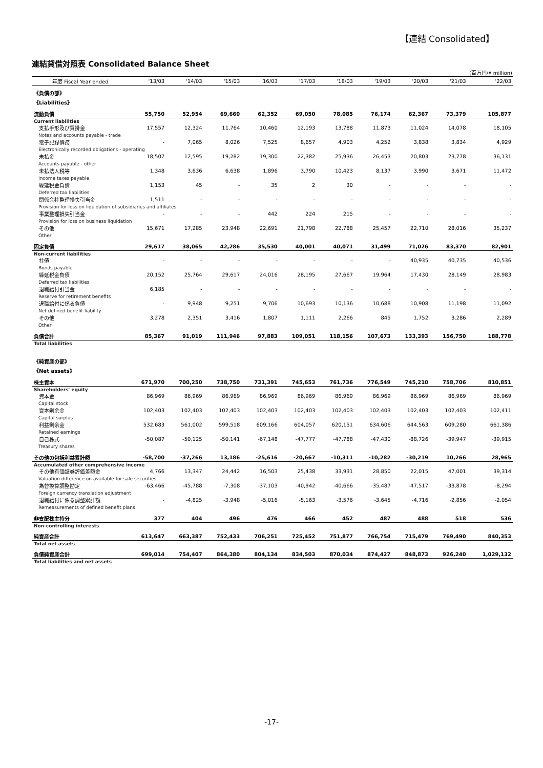【連結 Consolidated】
連結貸借対照表 Consolidated Balance Sheet
(百万円/¥ million)
| 年度 Fiscal Year ended | '13/03 | '14/03 | '15/03 | '16/03 | '17/03 | '18/03 | '19/03 | '20/03 | '21/03 | '22/03 |
| --- | --- | --- | --- | --- | --- | --- | --- | --- | --- | --- |
| 《負債の部》 《Liabilities》 | | | | | | | | | | |
| 流動負債 | 55,750 | 52,954 | 69,660 | 62,352 | 69,050 | 78,085 | 76,174 | 62,367 | 73,379 | 105,877 |
| Current liabilities | | | | | | | | | | |
| 支払手形及び買掛金 | 17,557 | 12,324 | 11,764 | 10,460 | 12,193 | 13,788 | 11,873 | 11,024 | 14,078 | 18,105 |
| Notes and accounts payable - trade | | | | | | | | | | |
| 電子記録債務 | - | 7,065 | 8,026 | 7,525 | 8,657 | 4,903 | 4,252 | 3,838 | 3,834 | 4,929 |
| Electronically recorded obligations - operating | | | | | | | | | | |
| 未払金 | 18,507 | 12,595 | 19,282 | 19,300 | 22,382 | 25,936 | 26,453 | 20,803 | 23,778 | 36,131 |
| Accounts payable - other | | | | | | | | | | |
| 未払法人税等 | 1,348 | 3,636 | 6,638 | 1,896 | 3,790 | 10,423 | 8,137 | 3,990 | 3,671 | 11,472 |
| Income taxes payable | | | | | | | | | | |
| 繰延税金負債 | 1,153 | 45 | - | 35 | 2 | 30 | - | - | - | - |
| Deferred tax liabilities | | | | | | | | | | |
| 関係会社整理損失引当金 | 1,511 | - | - | - | - | - | - | - | - | - |
| Provision for loss on liquidation of subsidiaries and affiliates | | | | | | | | | | |
| 事業整理損失引当金 | - | - | - | 442 | 224 | 215 | - | - | - | - |
| Provision for loss on business liquidation | | | | | | | | | | |
| その他 | 15,671 | 17,285 | 23,948 | 22,691 | 21,798 | 22,788 | 25,457 | 22,710 | 28,016 | 35,237 |
| Other | | | | | | | | | | |
| 固定負債 | 29,617 | 38,065 | 42,286 | 35,530 | 40,001 | 40,071 | 31,499 | 71,026 | 83,370 | 82,901 |
| Non-current liabilities | | | | | | | | | | |
| 社債 | - | - | - | - | - | - | - | 40,935 | 40,735 | 40,536 |
| Bonds payable | | | | | | | | | | |
| 繰延税金負債 | 20,152 | 25,764 | 29,617 | 24,016 | 28,195 | 27,667 | 19,964 | 17,430 | 28,149 | 28,983 |
| Deferred tax liabilities | | | | | | | | | | |
| 退職給付引当金 | 6,185 | - | - | - | - | - | - | - | - | - |
| Reserve for retirement benefits | | | | | | | | | | |
| 退職給付に係る負債 | - | 9,948 | 9,251 | 9,706 | 10,693 | 10,136 | 10,688 | 10,908 | 11,198 | 11,092 |
| Net defined benefit liability | | | | | | | | | | |
| その他 | 3,278 | 2,351 | 3,416 | 1,807 | 1,111 | 2,266 | 845 | 1,752 | 3,286 | 2,289 |
| Other | | | | | | | | | | |
| 負債合計 | 85,367 | 91,019 | 111,946 | 97,883 | 109,051 | 118,156 | 107,673 | 133,393 | 156,750 | 188,778 |
| Total liabilities | | | | | | | | | | |
| 《純資産の部》 《Net assets》 | | | | | | | | | | |
| 株主資本 | 671,970 | 700,250 | 738,750 | 731,391 | 745,653 | 761,736 | 776,549 | 745,210 | 758,706 | 810,851 |
| Shareholders' equity | | | | | | | | | | |
| 資本金 | 86,969 | 86,969 | 86,969 | 86,969 | 86,969 | 86,969 | 86,969 | 86,969 | 86,969 | 86,969 |
| Capital stock | | | | | | | | | | |
| 資本剰余金 | 102,403 | 102,403 | 102,403 | 102,403 | 102,403 | 102,403 | 102,403 | 102,403 | 102,403 | 102,411 |
| Capital surplus | | | | | | | | | | |
| 利益剰余金 | 532,683 | 561,002 | 599,518 | 609,166 | 604,057 | 620,151 | 634,606 | 644,563 | 609,280 | 661,386 |
| Retained earnings | | | | | | | | | | |
| 自己株式 | -50,087 | -50,125 | -50,141 | -67,148 | -47,777 | -47,788 | -47,430 | -88,726 | -39,947 | -39,915 |
| Treasury shares | | | | | | | | | | |
| その他の包括利益累計額 | -58,700 | -37,266 | 13,186 | -25,616 | -20,667 | -10,311 | -10,282 | -30,219 | 10,266 | 28,965 |
| Accumulated other comprehensive income | | | | | | | | | | |
| その他有価証券評価差額金 | 4,766 | 13,347 | 24,442 | 16,503 | 25,438 | 33,931 | 28,850 | 22,015 | 47,001 | 39,314 |
| Valuation difference on available-for-sale securities | | | | | | | | | | |
| 為替換算調整勘定 | -63,466 | -45,788 | -7,308 | -37,103 | -40,942 | -40,666 | -35,487 | -47,517 | -33,878 | -8,294 |
| Foreign currency translation adjustment | | | | | | | | | | |
| 退職給付に係る調整累計額 | - | -4,825 | -3,948 | -5,016 | -5,163 | -3,576 | -3,645 | -4,716 | -2,856 | -2,054 |
| Remeasurements of defined benefit plans | | | | | | | | | | |
| 非支配株主持分 | 377 | 404 | 496 | 476 | 466 | 452 | 487 | 488 | 518 | 536 |
| Non-controlling interests | | | | | | | | | | |
| 純資産合計 | 613,647 | 663,387 | 752,433 | 706,251 | 725,452 | 751,877 | 766,754 | 715,479 | 769,490 | 840,353 |
| Total net assets | | | | | | | | | | |
| 負債純資産合計 | 699,014 | 754,407 | 864,380 | 804,134 | 834,503 | 870,034 | 874,427 | 848,873 | 926,240 | 1,029,132 |
| Total liabilities and net assets | | | | | | | | | | |
-17-